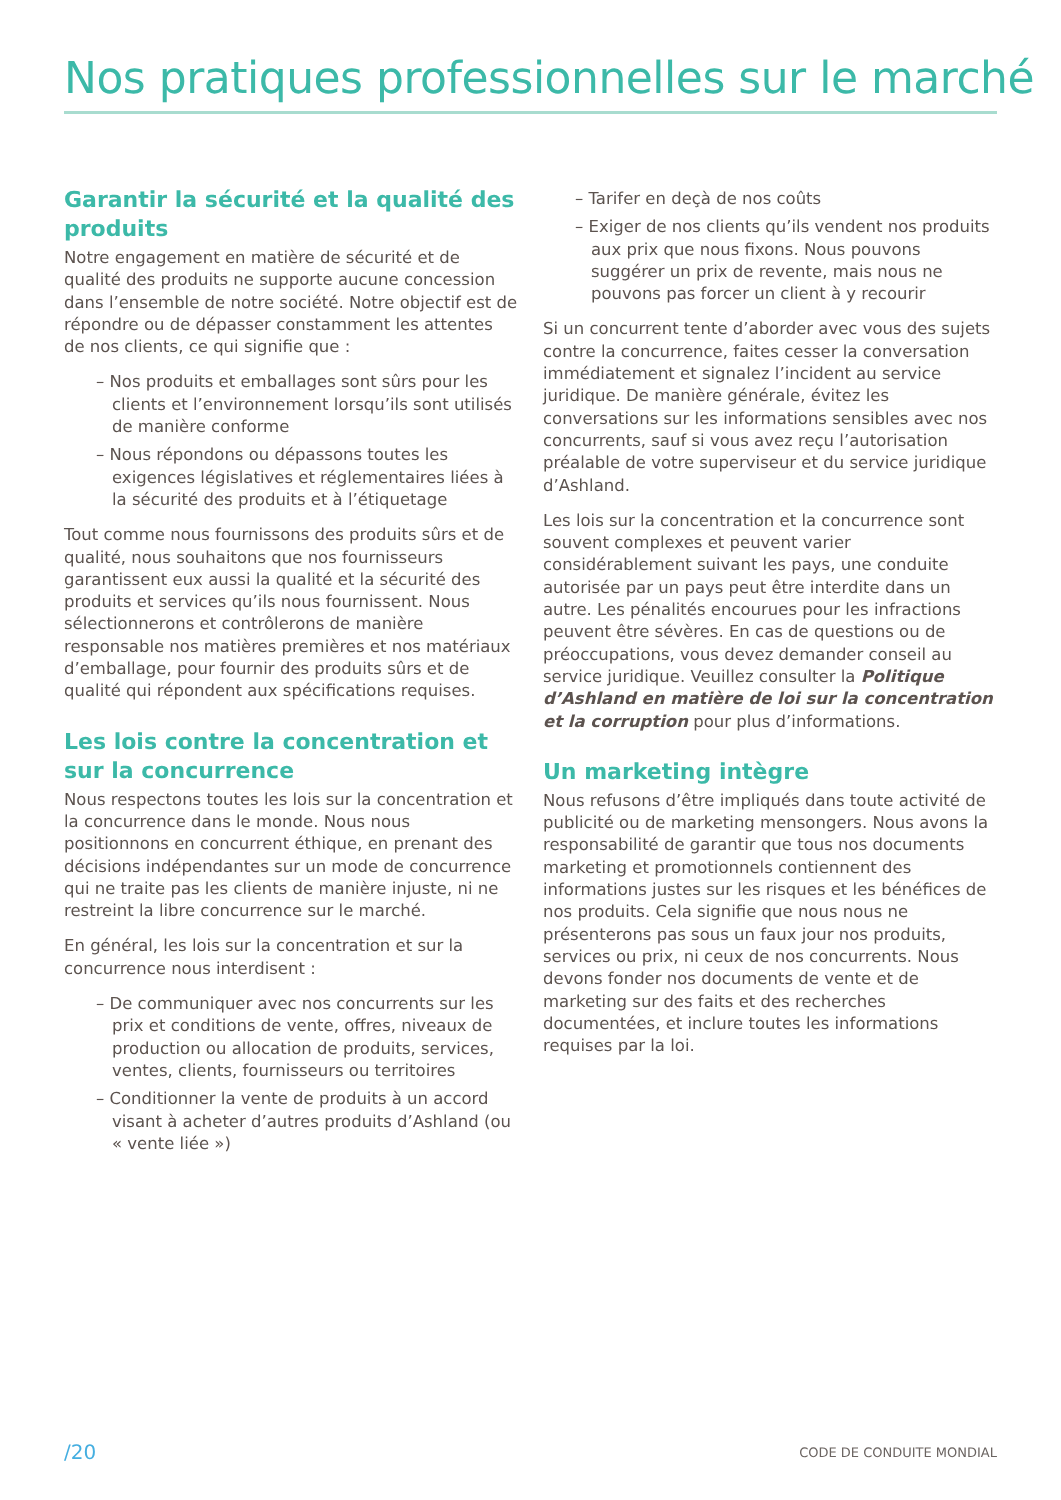Nos pratiques professionnelles sur le marché
Garantir la sécurité et la qualité des produits
Notre engagement en matière de sécurité et de qualité des produits ne supporte aucune concession dans l’ensemble de notre société. Notre objectif est de répondre ou de dépasser constamment les attentes de nos clients, ce qui signifie que :
– Nos produits et emballages sont sûrs pour les clients et l’environnement lorsqu’ils sont utilisés de manière conforme
– Nous répondons ou dépassons toutes les exigences législatives et réglementaires liées à la sécurité des produits et à l’étiquetage
Tout comme nous fournissons des produits sûrs et de qualité, nous souhaitons que nos fournisseurs garantissent eux aussi la qualité et la sécurité des produits et services qu’ils nous fournissent. Nous sélectionnerons et contrôlerons de manière responsable nos matières premières et nos matériaux d’emballage, pour fournir des produits sûrs et de qualité qui répondent aux spécifications requises.
Les lois contre la concentration et sur la concurrence
Nous respectons toutes les lois sur la concentration et la concurrence dans le monde. Nous nous positionnons en concurrent éthique, en prenant des décisions indépendantes sur un mode de concurrence qui ne traite pas les clients de manière injuste, ni ne restreint la libre concurrence sur le marché.
En général, les lois sur la concentration et sur la concurrence nous interdisent :
– De communiquer avec nos concurrents sur les prix et conditions de vente, offres, niveaux de production ou allocation de produits, services, ventes, clients, fournisseurs ou territoires
– Conditionner la vente de produits à un accord visant à acheter d’autres produits d’Ashland (ou « vente liée »)
– Tarifer en deçà de nos coûts
– Exiger de nos clients qu’ils vendent nos produits aux prix que nous fixons. Nous pouvons suggérer un prix de revente, mais nous ne pouvons pas forcer un client à y recourir
Si un concurrent tente d’aborder avec vous des sujets contre la concurrence, faites cesser la conversation immédiatement et signalez l’incident au service juridique. De manière générale, évitez les conversations sur les informations sensibles avec nos concurrents, sauf si vous avez reçu l’autorisation préalable de votre superviseur et du service juridique d’Ashland.
Les lois sur la concentration et la concurrence sont souvent complexes et peuvent varier considérablement suivant les pays, une conduite autorisée par un pays peut être interdite dans un autre. Les pénalités encourues pour les infractions peuvent être sévères. En cas de questions ou de préoccupations, vous devez demander conseil au service juridique. Veuillez consulter la Politique d’Ashland en matière de loi sur la concentration et la corruption pour plus d’informations.
Un marketing intègre
Nous refusons d’être impliqués dans toute activité de publicité ou de marketing mensongers. Nous avons la responsabilité de garantir que tous nos documents marketing et promotionnels contiennent des informations justes sur les risques et les bénéfices de nos produits. Cela signifie que nous nous ne présenterons pas sous un faux jour nos produits, services ou prix, ni ceux de nos concurrents. Nous devons fonder nos documents de vente et de marketing sur des faits et des recherches documentées, et inclure toutes les informations requises par la loi.
/20 CODE DE CONDUITE MONDIAL